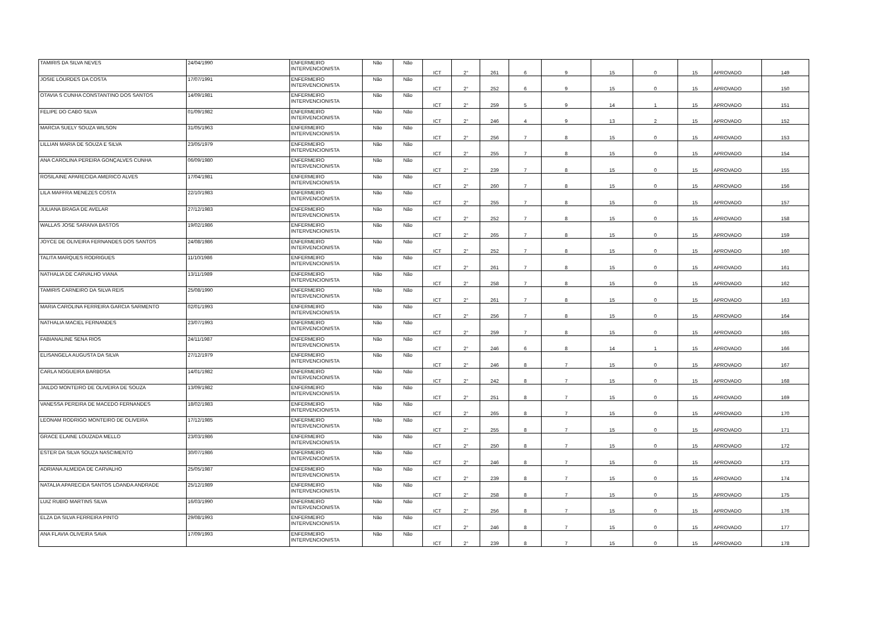| TAMIRIS DA SILVA NEVES | 24/04/1990 | ENFERMEIRO INTERVENCIONISTA | Não | Não | ICT | 2° | 261 | 6 | 9 | 15 | 0 | 15 | APROVADO | 149 |
| JOSIE LOURDES DA COSTA | 17/07/1991 | ENFERMEIRO INTERVENCIONISTA | Não | Não | ICT | 2° | 252 | 6 | 9 | 15 | 0 | 15 | APROVADO | 150 |
| OTAVIA S CUNHA CONSTANTINO DOS SANTOS | 14/09/1981 | ENFERMEIRO INTERVENCIONISTA | Não | Não | ICT | 2° | 259 | 5 | 9 | 14 | 1 | 15 | APROVADO | 151 |
| FELIPE DO CABO SILVA | 01/09/1982 | ENFERMEIRO INTERVENCIONISTA | Não | Não | ICT | 2° | 246 | 4 | 9 | 13 | 2 | 15 | APROVADO | 152 |
| MARCIA SUELY SOUZA WILSON | 31/05/1963 | ENFERMEIRO INTERVENCIONISTA | Não | Não | ICT | 2° | 256 | 7 | 8 | 15 | 0 | 15 | APROVADO | 153 |
| LILLIAN MARIA DE SOUZA E SILVA | 23/05/1979 | ENFERMEIRO INTERVENCIONISTA | Não | Não | ICT | 2° | 255 | 7 | 8 | 15 | 0 | 15 | APROVADO | 154 |
| ANA CAROLINA PEREIRA GONÇALVES CUNHA | 06/09/1980 | ENFERMEIRO INTERVENCIONISTA | Não | Não | ICT | 2° | 239 | 7 | 8 | 15 | 0 | 15 | APROVADO | 155 |
| ROSILAINE APARECIDA AMERICO ALVES | 17/04/1981 | ENFERMEIRO INTERVENCIONISTA | Não | Não | ICT | 2° | 260 | 7 | 8 | 15 | 0 | 15 | APROVADO | 156 |
| LILA MAFFRA MENEZES COSTA | 22/10/1983 | ENFERMEIRO INTERVENCIONISTA | Não | Não | ICT | 2° | 255 | 7 | 8 | 15 | 0 | 15 | APROVADO | 157 |
| JULIANA BRAGA DE AVELAR | 27/12/1983 | ENFERMEIRO INTERVENCIONISTA | Não | Não | ICT | 2° | 252 | 7 | 8 | 15 | 0 | 15 | APROVADO | 158 |
| WALLAS JOSE SARAIVA BASTOS | 19/02/1986 | ENFERMEIRO INTERVENCIONISTA | Não | Não | ICT | 2° | 265 | 7 | 8 | 15 | 0 | 15 | APROVADO | 159 |
| JOYCE DE OLIVEIRA FERNANDES DOS SANTOS | 24/08/1986 | ENFERMEIRO INTERVENCIONISTA | Não | Não | ICT | 2° | 252 | 7 | 8 | 15 | 0 | 15 | APROVADO | 160 |
| TALITA MARQUES RODRIGUES | 11/10/1986 | ENFERMEIRO INTERVENCIONISTA | Não | Não | ICT | 2° | 261 | 7 | 8 | 15 | 0 | 15 | APROVADO | 161 |
| NATHALIA DE CARVALHO VIANA | 13/11/1989 | ENFERMEIRO INTERVENCIONISTA | Não | Não | ICT | 2° | 258 | 7 | 8 | 15 | 0 | 15 | APROVADO | 162 |
| TAMIRIS CARNEIRO DA SILVA REIS | 25/08/1990 | ENFERMEIRO INTERVENCIONISTA | Não | Não | ICT | 2° | 261 | 7 | 8 | 15 | 0 | 15 | APROVADO | 163 |
| MARIA CAROLINA FERREIRA GARCIA SARMENTO | 02/01/1993 | ENFERMEIRO INTERVENCIONISTA | Não | Não | ICT | 2° | 256 | 7 | 8 | 15 | 0 | 15 | APROVADO | 164 |
| NATHALIA MACIEL FERNANDES | 23/07/1993 | ENFERMEIRO INTERVENCIONISTA | Não | Não | ICT | 2° | 259 | 7 | 8 | 15 | 0 | 15 | APROVADO | 165 |
| FABIANALINE SENA RIOS | 24/11/1987 | ENFERMEIRO INTERVENCIONISTA | Não | Não | ICT | 2° | 246 | 6 | 8 | 14 | 1 | 15 | APROVADO | 166 |
| ELISANGELA AUGUSTA DA SILVA | 27/12/1979 | ENFERMEIRO INTERVENCIONISTA | Não | Não | ICT | 2° | 246 | 8 | 7 | 15 | 0 | 15 | APROVADO | 167 |
| CARLA NOGUEIRA BARBOSA | 14/01/1982 | ENFERMEIRO INTERVENCIONISTA | Não | Não | ICT | 2° | 242 | 8 | 7 | 15 | 0 | 15 | APROVADO | 168 |
| JAILDO MONTEIRO DE OLIVEIRA DE SOUZA | 13/09/1982 | ENFERMEIRO INTERVENCIONISTA | Não | Não | ICT | 2° | 251 | 8 | 7 | 15 | 0 | 15 | APROVADO | 169 |
| VANESSA PEREIRA DE MACEDO FERNANDES | 18/02/1983 | ENFERMEIRO INTERVENCIONISTA | Não | Não | ICT | 2° | 265 | 8 | 7 | 15 | 0 | 15 | APROVADO | 170 |
| LEONAM RODRIGO MONTEIRO DE OLIVEIRA | 17/12/1985 | ENFERMEIRO INTERVENCIONISTA | Não | Não | ICT | 2° | 255 | 8 | 7 | 15 | 0 | 15 | APROVADO | 171 |
| GRACE ELAINE LOUZADA MELLO | 23/03/1986 | ENFERMEIRO INTERVENCIONISTA | Não | Não | ICT | 2° | 250 | 8 | 7 | 15 | 0 | 15 | APROVADO | 172 |
| ESTER DA SILVA SOUZA NASCIMENTO | 30/07/1986 | ENFERMEIRO INTERVENCIONISTA | Não | Não | ICT | 2° | 246 | 8 | 7 | 15 | 0 | 15 | APROVADO | 173 |
| ADRIANA ALMEIDA DE CARVALHO | 25/05/1987 | ENFERMEIRO INTERVENCIONISTA | Não | Não | ICT | 2° | 239 | 8 | 7 | 15 | 0 | 15 | APROVADO | 174 |
| NATALIA APARECIDA SANTOS LOANDA ANDRADE | 25/12/1989 | ENFERMEIRO INTERVENCIONISTA | Não | Não | ICT | 2° | 258 | 8 | 7 | 15 | 0 | 15 | APROVADO | 175 |
| LUIZ RUBIO MARTINS SILVA | 16/03/1990 | ENFERMEIRO INTERVENCIONISTA | Não | Não | ICT | 2° | 256 | 8 | 7 | 15 | 0 | 15 | APROVADO | 176 |
| ELZA DA SILVA FERREIRA PINTO | 29/08/1993 | ENFERMEIRO INTERVENCIONISTA | Não | Não | ICT | 2° | 246 | 8 | 7 | 15 | 0 | 15 | APROVADO | 177 |
| ANA FLAVIA OLIVEIRA SAVA | 17/09/1993 | ENFERMEIRO INTERVENCIONISTA | Não | Não | ICT | 2° | 239 | 8 | 7 | 15 | 0 | 15 | APROVADO | 178 |